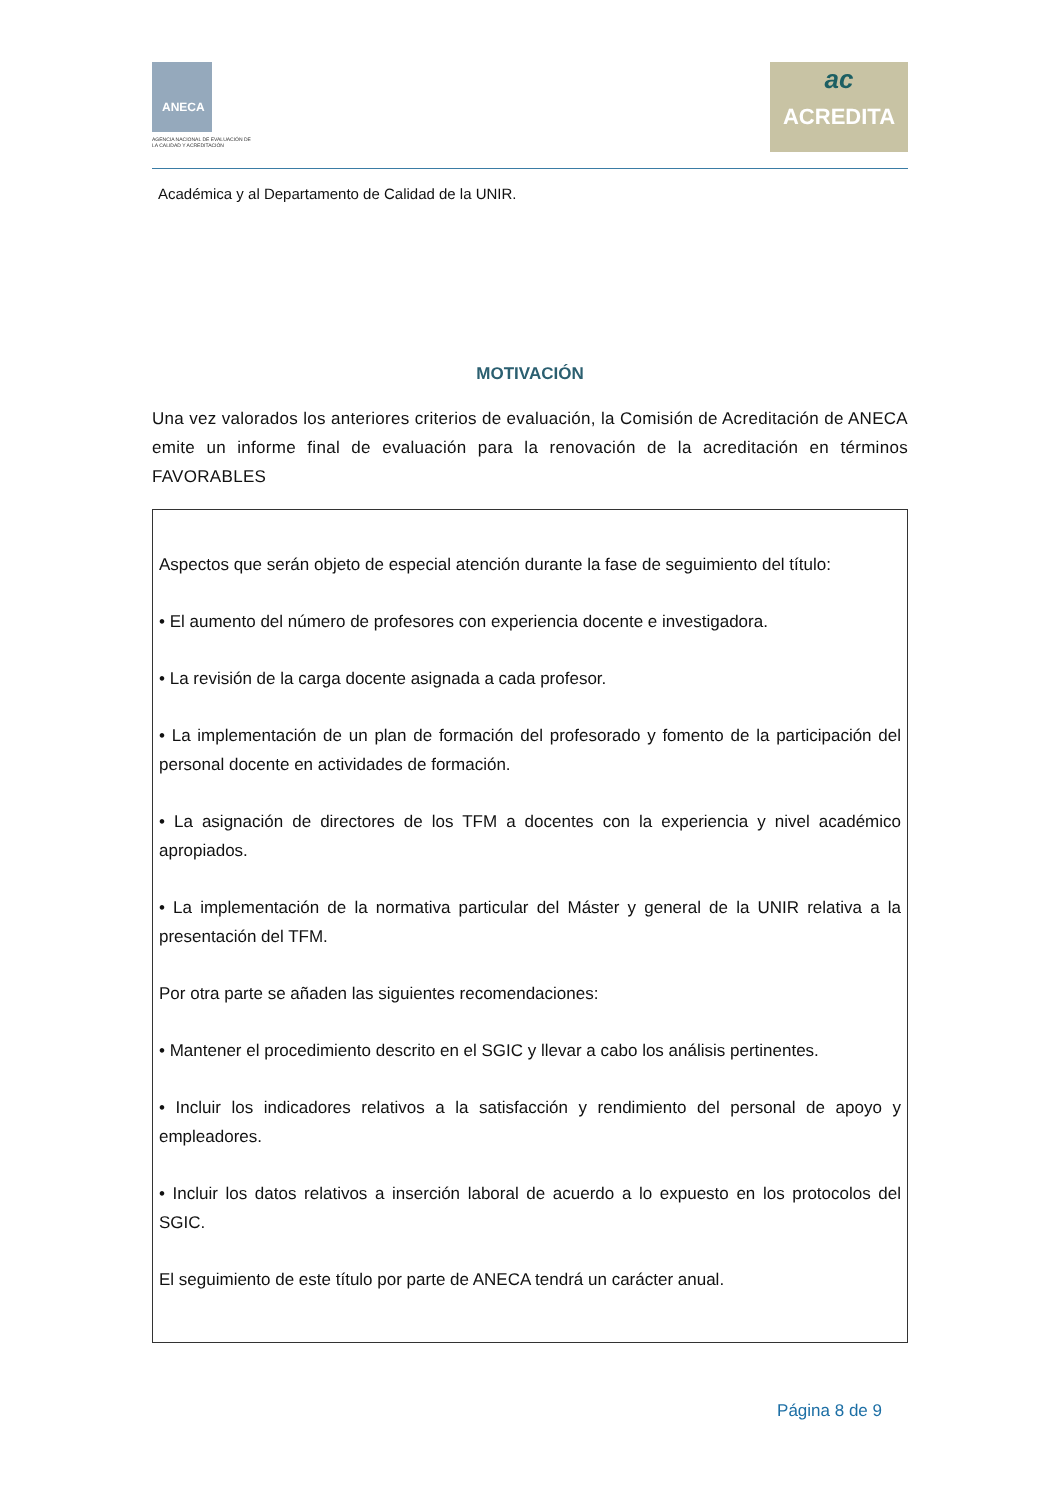ANECA
AGENCIA NACIONAL DE EVALUACIÓN DE LA CALIDAD Y ACREDITACIÓN
ac
ACREDITA
Académica y al Departamento de Calidad de la UNIR.
MOTIVACIÓN
Una vez valorados los anteriores criterios de evaluación, la Comisión de Acreditación de ANECA emite un informe final de evaluación para la renovación de la acreditación en términos FAVORABLES
Aspectos que serán objeto de especial atención durante la fase de seguimiento del título:
• El aumento del número de profesores con experiencia docente e investigadora.
• La revisión de la carga docente asignada a cada profesor.
• La implementación de un plan de formación del profesorado y fomento de la participación del personal docente en actividades de formación.
• La asignación de directores de los TFM a docentes con la experiencia y nivel académico apropiados.
• La implementación de la normativa particular del Máster y general de la UNIR relativa a la presentación del TFM.
Por otra parte se añaden las siguientes recomendaciones:
• Mantener el procedimiento descrito en el SGIC y llevar a cabo los análisis pertinentes.
• Incluir los indicadores relativos a la satisfacción y rendimiento del personal de apoyo y empleadores.
• Incluir los datos relativos a inserción laboral de acuerdo a lo expuesto en los protocolos del SGIC.
El seguimiento de este título por parte de ANECA tendrá un carácter anual.
Página 8 de 9